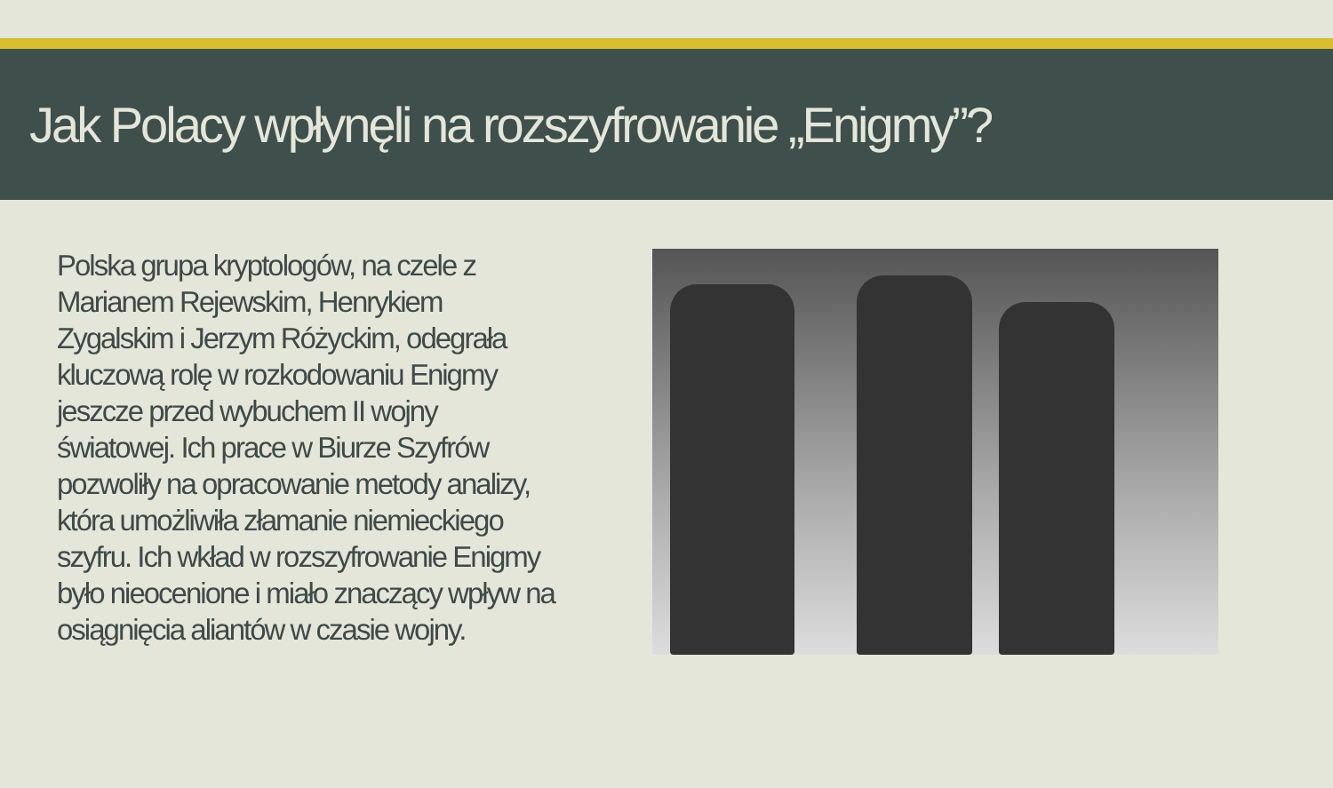Jak Polacy wpłynęli na rozszyfrowanie „Enigmy”?
Polska grupa kryptologów, na czele z Marianem Rejewskim, Henrykiem Zygalskim i Jerzym Różyckim, odegrała kluczową rolę w rozkodowaniu Enigmy jeszcze przed wybuchem II wojny światowej. Ich prace w Biurze Szyfrów pozwoliły na opracowanie metody analizy, która umożliwiła złamanie niemieckiego szyfru. Ich wkład w rozszyfrowanie Enigmy było nieocenione i miało znaczący wpływ na osiągnięcia aliantów w czasie wojny.